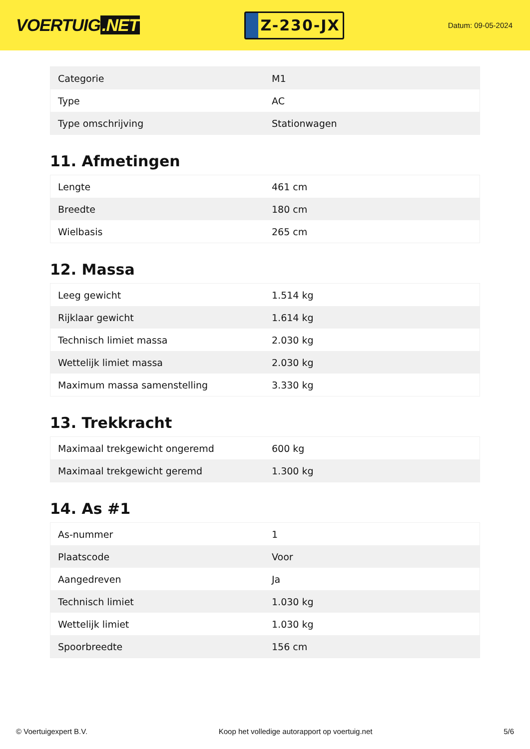VOERTUIG.NET
Z-230-JX
Datum: 09-05-2024
| Categorie | M1 |
| Type | AC |
| Type omschrijving | Stationwagen |
11. Afmetingen
| Lengte | 461 cm |
| Breedte | 180 cm |
| Wielbasis | 265 cm |
12. Massa
| Leeg gewicht | 1.514 kg |
| Rijklaar gewicht | 1.614 kg |
| Technisch limiet massa | 2.030 kg |
| Wettelijk limiet massa | 2.030 kg |
| Maximum massa samenstelling | 3.330 kg |
13. Trekkracht
| Maximaal trekgewicht ongeremd | 600 kg |
| Maximaal trekgewicht geremd | 1.300 kg |
14. As #1
| As-nummer | 1 |
| Plaatscode | Voor |
| Aangedreven | Ja |
| Technisch limiet | 1.030 kg |
| Wettelijk limiet | 1.030 kg |
| Spoorbreedte | 156 cm |
© Voertuigexpert B.V. Koop het volledige autorapport op voertuig.net 5/6